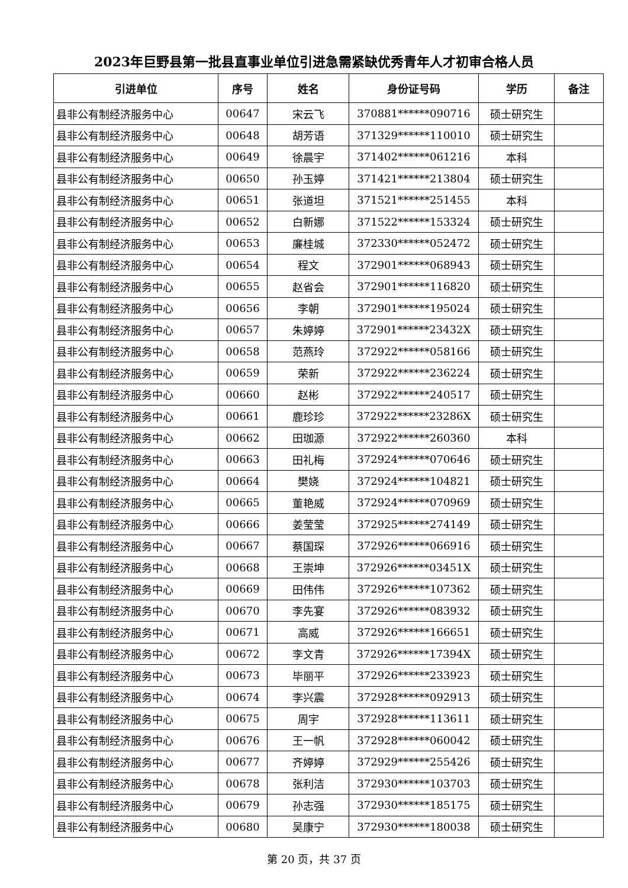2023年巨野县第一批县直事业单位引进急需紧缺优秀青年人才初审合格人员
| 引进单位 | 序号 | 姓名 | 身份证号码 | 学历 | 备注 |
| --- | --- | --- | --- | --- | --- |
| 县非公有制经济服务中心 | 00647 | 宋云飞 | 370881******090716 | 硕士研究生 | |
| 县非公有制经济服务中心 | 00648 | 胡芳语 | 371329******110010 | 硕士研究生 | |
| 县非公有制经济服务中心 | 00649 | 徐晨宇 | 371402******061216 | 本科 | |
| 县非公有制经济服务中心 | 00650 | 孙玉婷 | 371421******213804 | 硕士研究生 | |
| 县非公有制经济服务中心 | 00651 | 张道坦 | 371521******251455 | 本科 | |
| 县非公有制经济服务中心 | 00652 | 白新娜 | 371522******153324 | 硕士研究生 | |
| 县非公有制经济服务中心 | 00653 | 廉桂城 | 372330******052472 | 硕士研究生 | |
| 县非公有制经济服务中心 | 00654 | 程文 | 372901******068943 | 硕士研究生 | |
| 县非公有制经济服务中心 | 00655 | 赵省会 | 372901******116820 | 硕士研究生 | |
| 县非公有制经济服务中心 | 00656 | 李朝 | 372901******195024 | 硕士研究生 | |
| 县非公有制经济服务中心 | 00657 | 朱婷婷 | 372901******23432X | 硕士研究生 | |
| 县非公有制经济服务中心 | 00658 | 范燕玲 | 372922******058166 | 硕士研究生 | |
| 县非公有制经济服务中心 | 00659 | 荣新 | 372922******236224 | 硕士研究生 | |
| 县非公有制经济服务中心 | 00660 | 赵彬 | 372922******240517 | 硕士研究生 | |
| 县非公有制经济服务中心 | 00661 | 鹿珍珍 | 372922******23286X | 硕士研究生 | |
| 县非公有制经济服务中心 | 00662 | 田珈源 | 372922******260360 | 本科 | |
| 县非公有制经济服务中心 | 00663 | 田礼梅 | 372924******070646 | 硕士研究生 | |
| 县非公有制经济服务中心 | 00664 | 樊娆 | 372924******104821 | 硕士研究生 | |
| 县非公有制经济服务中心 | 00665 | 董艳威 | 372924******070969 | 硕士研究生 | |
| 县非公有制经济服务中心 | 00666 | 姜莹莹 | 372925******274149 | 硕士研究生 | |
| 县非公有制经济服务中心 | 00667 | 蔡国琛 | 372926******066916 | 硕士研究生 | |
| 县非公有制经济服务中心 | 00668 | 王崇坤 | 372926******03451X | 硕士研究生 | |
| 县非公有制经济服务中心 | 00669 | 田伟伟 | 372926******107362 | 硕士研究生 | |
| 县非公有制经济服务中心 | 00670 | 李先宴 | 372926******083932 | 硕士研究生 | |
| 县非公有制经济服务中心 | 00671 | 高威 | 372926******166651 | 硕士研究生 | |
| 县非公有制经济服务中心 | 00672 | 李文青 | 372926******17394X | 硕士研究生 | |
| 县非公有制经济服务中心 | 00673 | 毕丽平 | 372926******233923 | 硕士研究生 | |
| 县非公有制经济服务中心 | 00674 | 李兴震 | 372928******092913 | 硕士研究生 | |
| 县非公有制经济服务中心 | 00675 | 周宇 | 372928******113611 | 硕士研究生 | |
| 县非公有制经济服务中心 | 00676 | 王一帆 | 372928******060042 | 硕士研究生 | |
| 县非公有制经济服务中心 | 00677 | 齐婷婷 | 372929******255426 | 硕士研究生 | |
| 县非公有制经济服务中心 | 00678 | 张利洁 | 372930******103703 | 硕士研究生 | |
| 县非公有制经济服务中心 | 00679 | 孙志强 | 372930******185175 | 硕士研究生 | |
| 县非公有制经济服务中心 | 00680 | 吴康宁 | 372930******180038 | 硕士研究生 | |
第 20 页，共 37 页